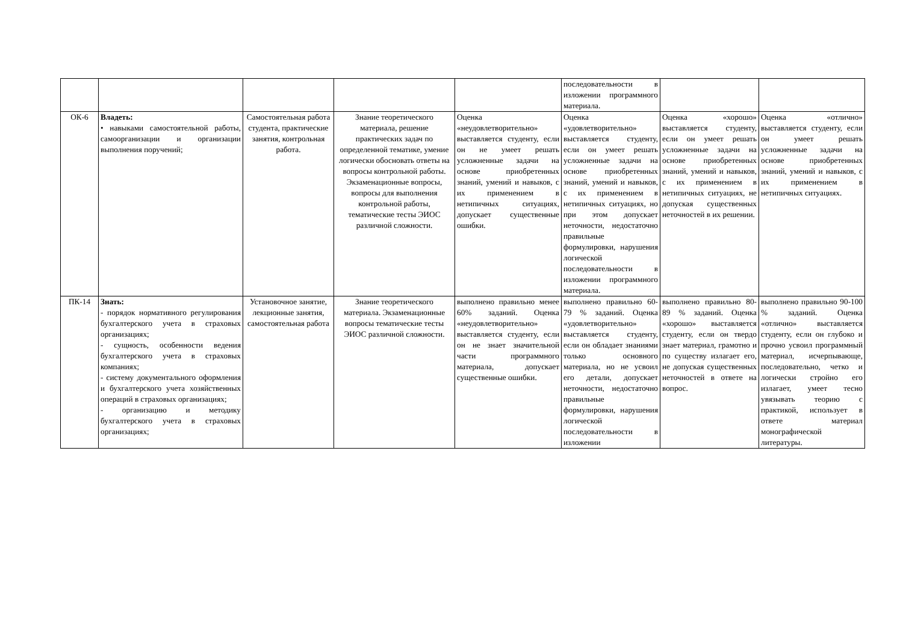| | | | | | последовательности в изложении программного материала. | | |
| ОК-6 | Владеть: • навыками самостоятельной работы, самоорганизации и организации выполнения поручений; | Самостоятельная работа студента, практические занятия, контрольная работа. | Знание теоретического материала, решение практических задач по определенной тематике, умение логически обосновать ответы на вопросы контрольной работы. Экзаменационные вопросы, вопросы для выполнения контрольной работы, тематические тесты ЭИОС различной сложности. | Оценка «неудовлетворительно» выставляется студенту, если он не умеет решать усложненные задачи на основе приобретенных знаний, умений и навыков, с их применением в нетипичных ситуациях, допускает существенные ошибки. | Оценка «удовлетворительно» выставляется студенту, если он умеет решать усложненные задачи на основе приобретенных знаний, умений и навыков, с их применением в нетипичных ситуациях, но при этом допускает неточности, недостаточно правильные формулировки, нарушения логической последовательности в изложении программного материала. | Оценка «хорошо» выставляется студенту, если он умеет решать усложненные задачи на основе приобретенных знаний, умений и навыков, с их применением в нетипичных ситуациях, не допуская существенных неточностей в их решении. | Оценка «отлично» выставляется студенту, если он умеет решать усложненные задачи на основе приобретенных знаний, умений и навыков, с их применением в нетипичных ситуациях. |
| ПК-14 | Знать: - порядок нормативного регулирования бухгалтерского учета в страховых организациях; - сущность, особенности ведения бухгалтерского учета в страховых компаниях; - систему документального оформления и бухгалтерского учета хозяйственных операций в страховых организациях; - организацию и методику бухгалтерского учета в страховых организациях; | Установочное занятие, лекционные занятия, самостоятельная работа | Знание теоретического материала. Экзаменационные вопросы тематические тесты ЭИОС различной сложности. | выполнено правильно менее 60% заданий. Оценка «неудовлетворительно» выставляется студенту, если он не знает значительной части программного материала, допускает существенные ошибки. | выполнено правильно 60-79 % заданий. Оценка «удовлетворительно» выставляется студенту, если он обладает знаниями только основного материала, но не усвоил его детали, допускает неточности, недостаточно правильные формулировки, нарушения логической последовательности в изложении | выполнено правильно 80-89 % заданий. Оценка «хорошо» выставляется студенту, если он твердо знает материал, грамотно и по существу излагает его, не допуская существенных неточностей в ответе на вопрос. | выполнено правильно 90-100 % заданий. Оценка «отлично» выставляется студенту, если он глубоко и прочно усвоил программный материал, исчерпывающе, последовательно, четко и логически стройно его излагает, умеет тесно увязывать теорию с практикой, использует в ответе материал монографической литературы. |